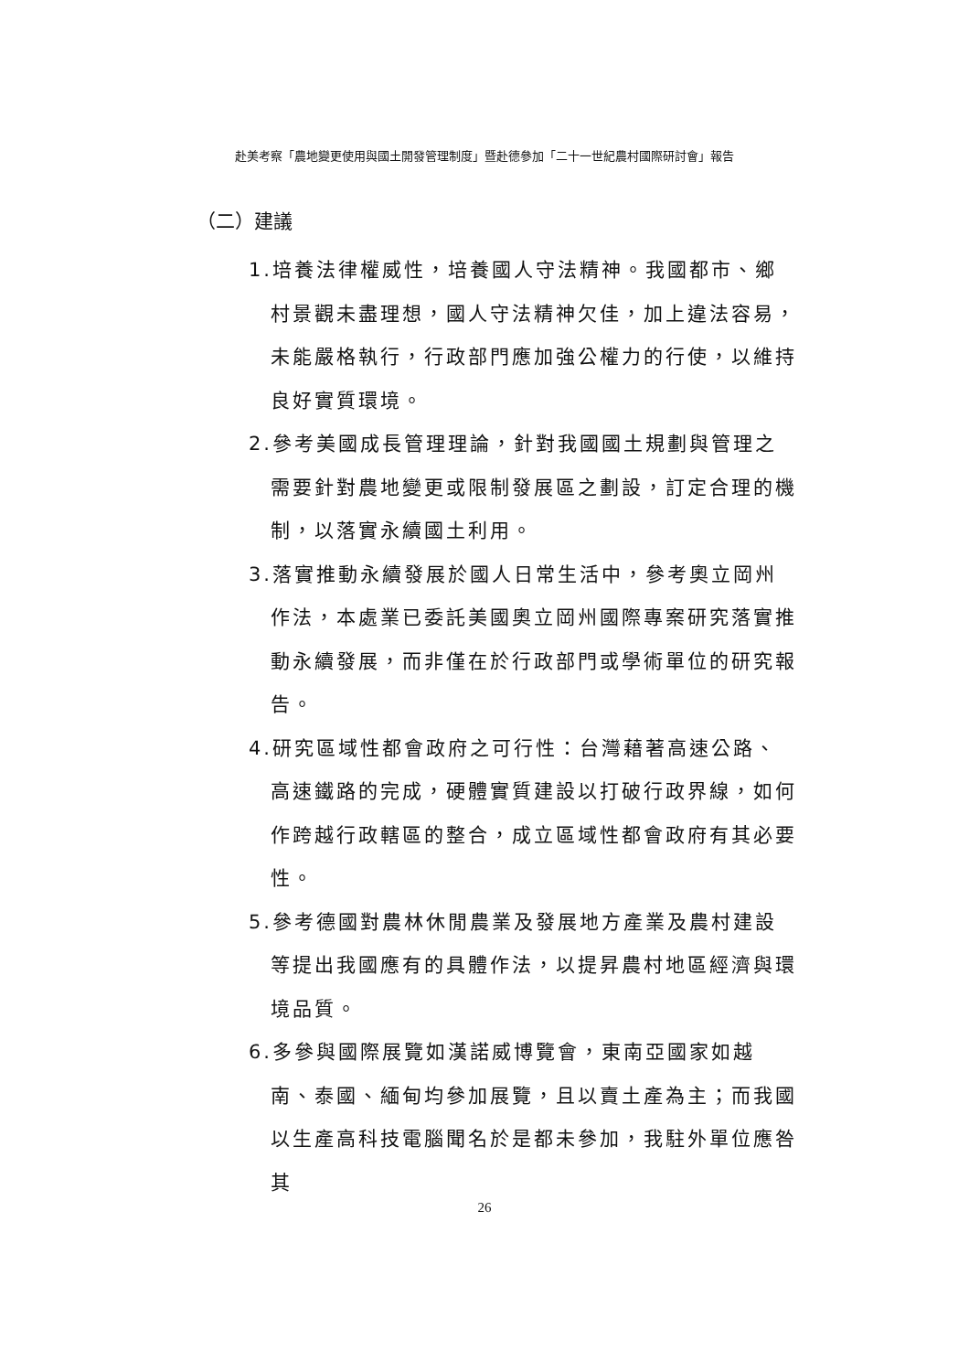赴美考察「農地變更使用與國土開發管理制度」暨赴德參加「二十一世紀農村國際研討會」報告
（二）建議
1.培養法律權威性，培養國人守法精神。我國都市、鄉村景觀未盡理想，國人守法精神欠佳，加上違法容易，未能嚴格執行，行政部門應加強公權力的行使，以維持良好實質環境。
2.參考美國成長管理理論，針對我國國土規劃與管理之需要針對農地變更或限制發展區之劃設，訂定合理的機制，以落實永續國土利用。
3.落實推動永續發展於國人日常生活中，參考奧立岡州作法，本處業已委託美國奧立岡州國際專案研究落實推動永續發展，而非僅在於行政部門或學術單位的研究報告。
4.研究區域性都會政府之可行性：台灣藉著高速公路、高速鐵路的完成，硬體實質建設以打破行政界線，如何作跨越行政轄區的整合，成立區域性都會政府有其必要性。
5.參考德國對農林休閒農業及發展地方產業及農村建設等提出我國應有的具體作法，以提昇農村地區經濟與環境品質。
6.多參與國際展覽如漢諾威博覽會，東南亞國家如越南、泰國、緬甸均參加展覽，且以賣土產為主；而我國以生產高科技電腦聞名於是都未參加，我駐外單位應咎其
26